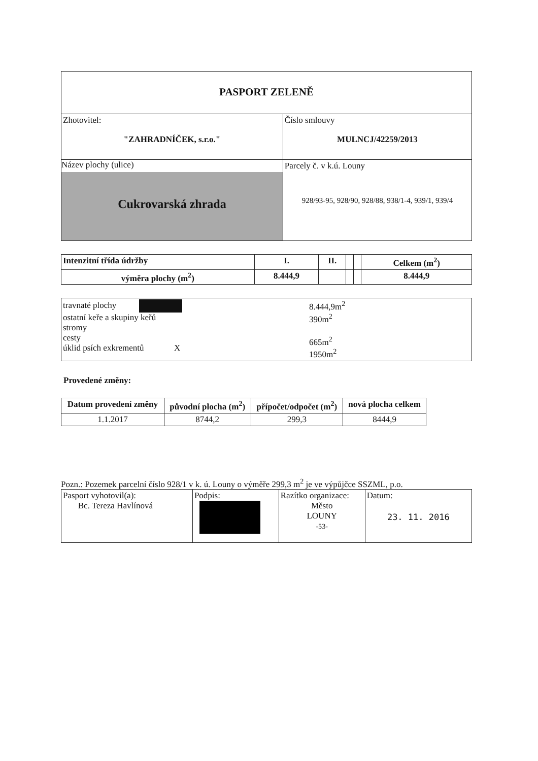| PASPORT ZELENĚ | |
| Zhotovitel: "ZAHRADNÍČEK, s.r.o." | Číslo smlouvy MULNCJ/42259/2013 |
| Název plochy (ulice) Cukrovarská zhrada | Parcely č. v k.ú. Louny 928/93-95, 928/90, 928/88, 938/1-4, 939/1, 939/4 |
| Intenzitní třída údržby | I. | II. | | | Celkem (m<sup>2</sup>) |
| --- | --- | --- | --- | --- | --- |
| výměra plochy (m<sup>2</sup>) | 8.444,9 | | | | 8.444,9 |
| travnaté plochy ostatní keře a skupiny keřů stromy cesty úklid psích exkrementů X | 8.444,9m<sup>2</sup> 390m<sup>2</sup> 665m<sup>2</sup> 1950m<sup>2</sup> |
Provedené změny:
| Datum provedení změny | původní plocha (m<sup>2</sup>) | přípočet/odpočet (m<sup>2</sup>) | nová plocha celkem |
| --- | --- | --- | --- |
| 1.1.2017 | 8744,2 | 299,3 | 8444,9 |
Pozn.: Pozemek parcelní číslo 928/1 v k. ú. Louny o výměře 299,3 m<sup>2</sup> je ve výpůjčce SSZML, p.o.
| Pasport vyhotovil(a): Bc. Tereza Havlínová | Podpis: | Razítko organizace: Město LOUNY -53- | Datum: 23. 11. 2016 |